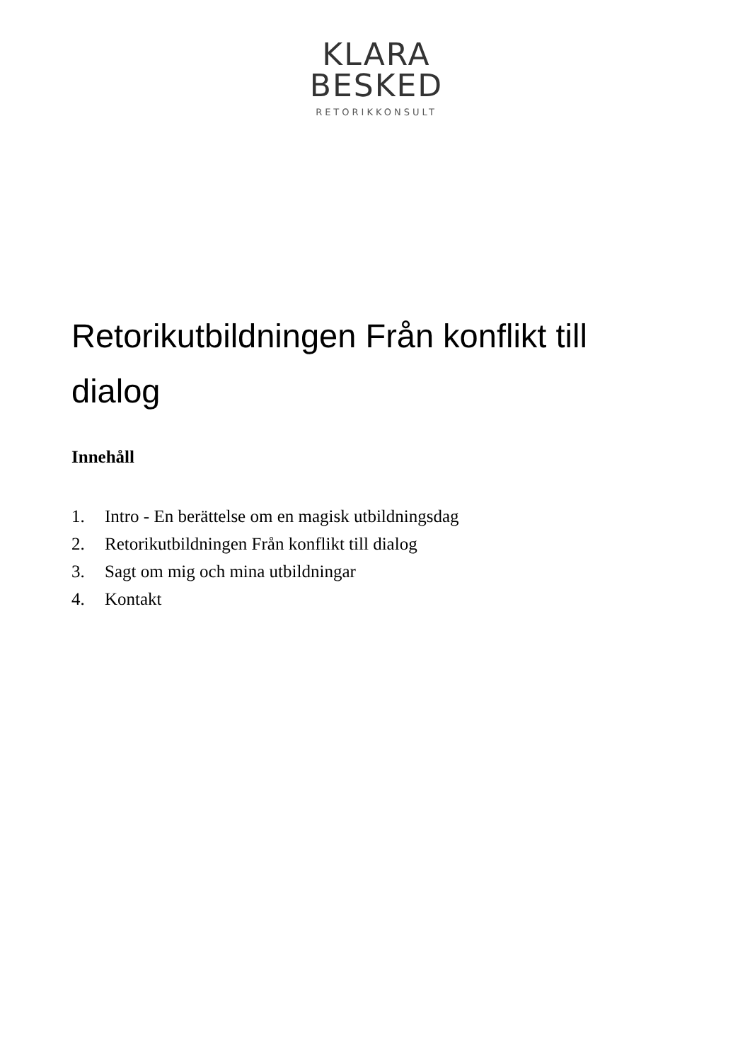KLARA
BESKED
RETORIKKONSULT
Retorikutbildningen Från konflikt till dialog
Innehåll
1. Intro - En berättelse om en magisk utbildningsdag
2. Retorikutbildningen Från konflikt till dialog
3. Sagt om mig och mina utbildningar
4. Kontakt